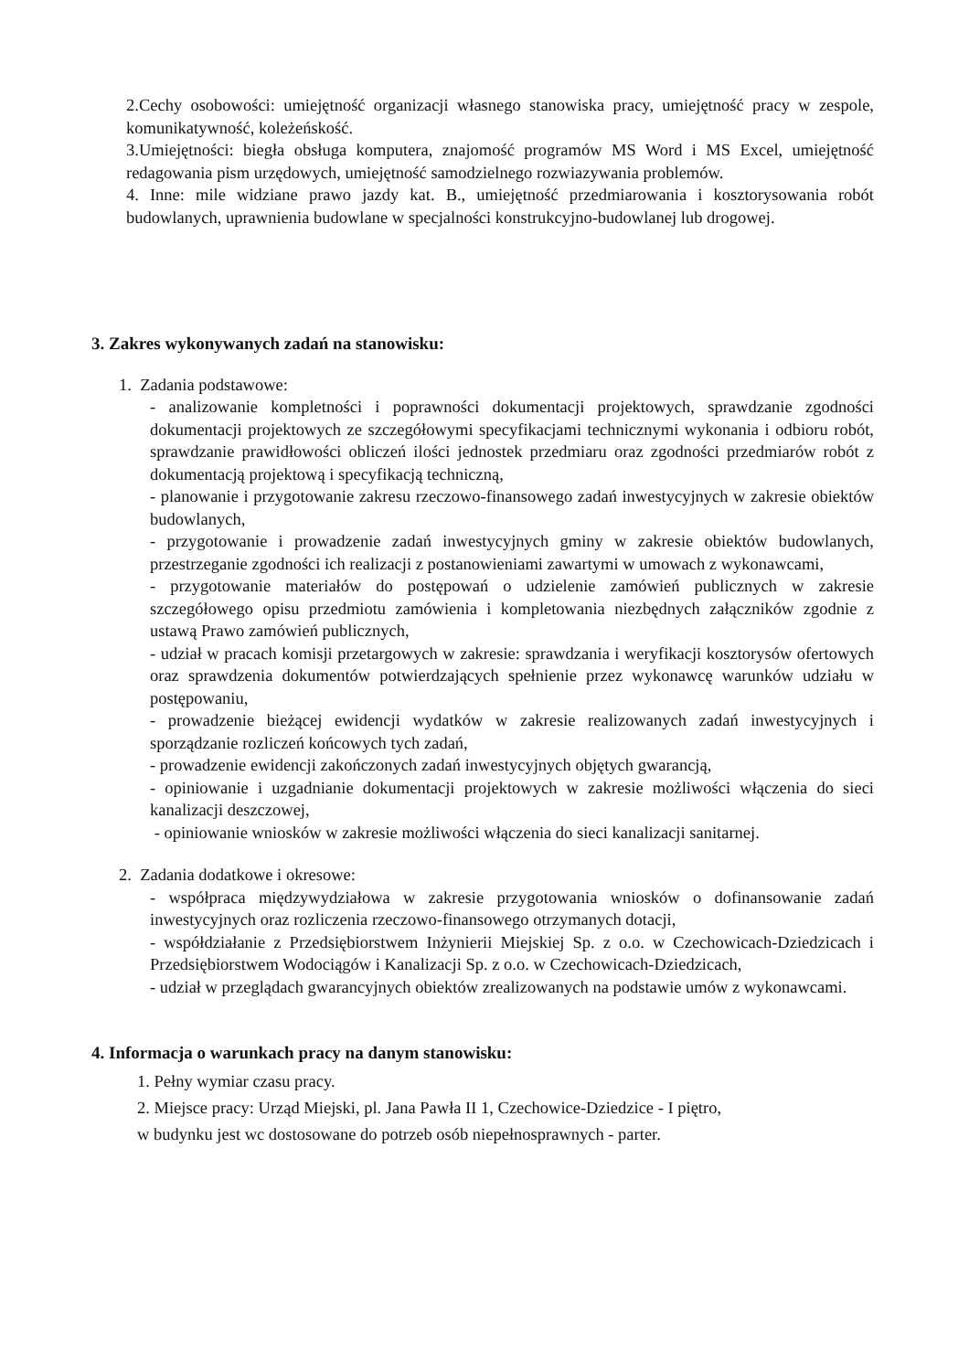2.Cechy osobowości: umiejętność organizacji własnego stanowiska pracy, umiejętność pracy w zespole, komunikatywność, koleżeńskość.
3.Umiejętności: biegła obsługa komputera, znajomość programów MS Word i MS Excel, umiejętność redagowania pism urzędowych, umiejętność samodzielnego rozwiazywania problemów.
4. Inne: mile widziane prawo jazdy kat. B., umiejętność przedmiarowania i kosztorysowania robót budowlanych, uprawnienia budowlane w specjalności konstrukcyjno-budowlanej lub drogowej.
3. Zakres wykonywanych zadań na stanowisku:
1. Zadania podstawowe:
- analizowanie kompletności i poprawności dokumentacji projektowych, sprawdzanie zgodności dokumentacji projektowych ze szczegółowymi specyfikacjami technicznymi wykonania i odbioru robót, sprawdzanie prawidłowości obliczeń ilości jednostek przedmiaru oraz zgodności przedmiarów robót z dokumentacją projektową i specyfikacją techniczną,
- planowanie i przygotowanie zakresu rzeczowo-finansowego zadań inwestycyjnych w zakresie obiektów budowlanych,
- przygotowanie i prowadzenie zadań inwestycyjnych gminy w zakresie obiektów budowlanych, przestrzeganie zgodności ich realizacji z postanowieniami zawartymi w umowach z wykonawcami,
- przygotowanie materiałów do postępowań o udzielenie zamówień publicznych w zakresie szczegółowego opisu przedmiotu zamówienia i kompletowania niezbędnych załączników zgodnie z ustawą Prawo zamówień publicznych,
- udział w pracach komisji przetargowych w zakresie: sprawdzania i weryfikacji kosztorysów ofertowych oraz sprawdzenia dokumentów potwierdzających spełnienie przez wykonawcę warunków udziału w postępowaniu,
- prowadzenie bieżącej ewidencji wydatków w zakresie realizowanych zadań inwestycyjnych i sporządzanie rozliczeń końcowych tych zadań,
- prowadzenie ewidencji zakończonych zadań inwestycyjnych objętych gwarancją,
- opiniowanie i uzgadnianie dokumentacji projektowych w zakresie możliwości włączenia do sieci kanalizacji deszczowej,
- opiniowanie wniosków w zakresie możliwości włączenia do sieci kanalizacji sanitarnej.
2. Zadania dodatkowe i okresowe:
- współpraca międzywydziałowa w zakresie przygotowania wniosków o dofinansowanie zadań inwestycyjnych oraz rozliczenia rzeczowo-finansowego otrzymanych dotacji,
- współdziałanie z Przedsiębiorstwem Inżynierii Miejskiej Sp. z o.o. w Czechowicach-Dziedzicach i Przedsiębiorstwem Wodociągów i Kanalizacji Sp. z o.o. w Czechowicach-Dziedzicach,
- udział w przeglądach gwarancyjnych obiektów zrealizowanych na podstawie umów z wykonawcami.
4. Informacja o warunkach pracy na danym stanowisku:
1. Pełny wymiar czasu pracy.
2. Miejsce pracy: Urząd Miejski, pl. Jana Pawła II 1, Czechowice-Dziedzice - I piętro,
w budynku jest wc dostosowane do potrzeb osób niepełnosprawnych - parter.